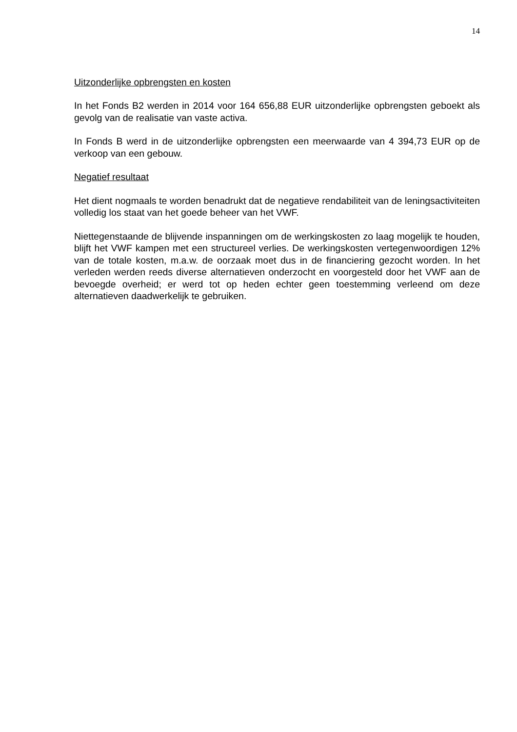14
Uitzonderlijke opbrengsten en kosten
In het Fonds B2 werden in 2014 voor 164 656,88 EUR uitzonderlijke opbrengsten geboekt als gevolg van de realisatie van vaste activa.
In Fonds B werd in de uitzonderlijke opbrengsten een meerwaarde van 4 394,73 EUR op de verkoop van een gebouw.
Negatief resultaat
Het dient nogmaals te worden benadrukt dat de negatieve rendabiliteit van de leningsactiviteiten volledig los staat van het goede beheer van het VWF.
Niettegenstaande de blijvende inspanningen om de werkingskosten zo laag mogelijk te houden, blijft het VWF kampen met een structureel verlies. De werkingskosten vertegenwoordigen 12% van de totale kosten, m.a.w. de oorzaak moet dus in de financiering gezocht worden. In het verleden werden reeds diverse alternatieven onderzocht en voorgesteld door het VWF aan de bevoegde overheid; er werd tot op heden echter geen toestemming verleend om deze alternatieven daadwerkelijk te gebruiken.